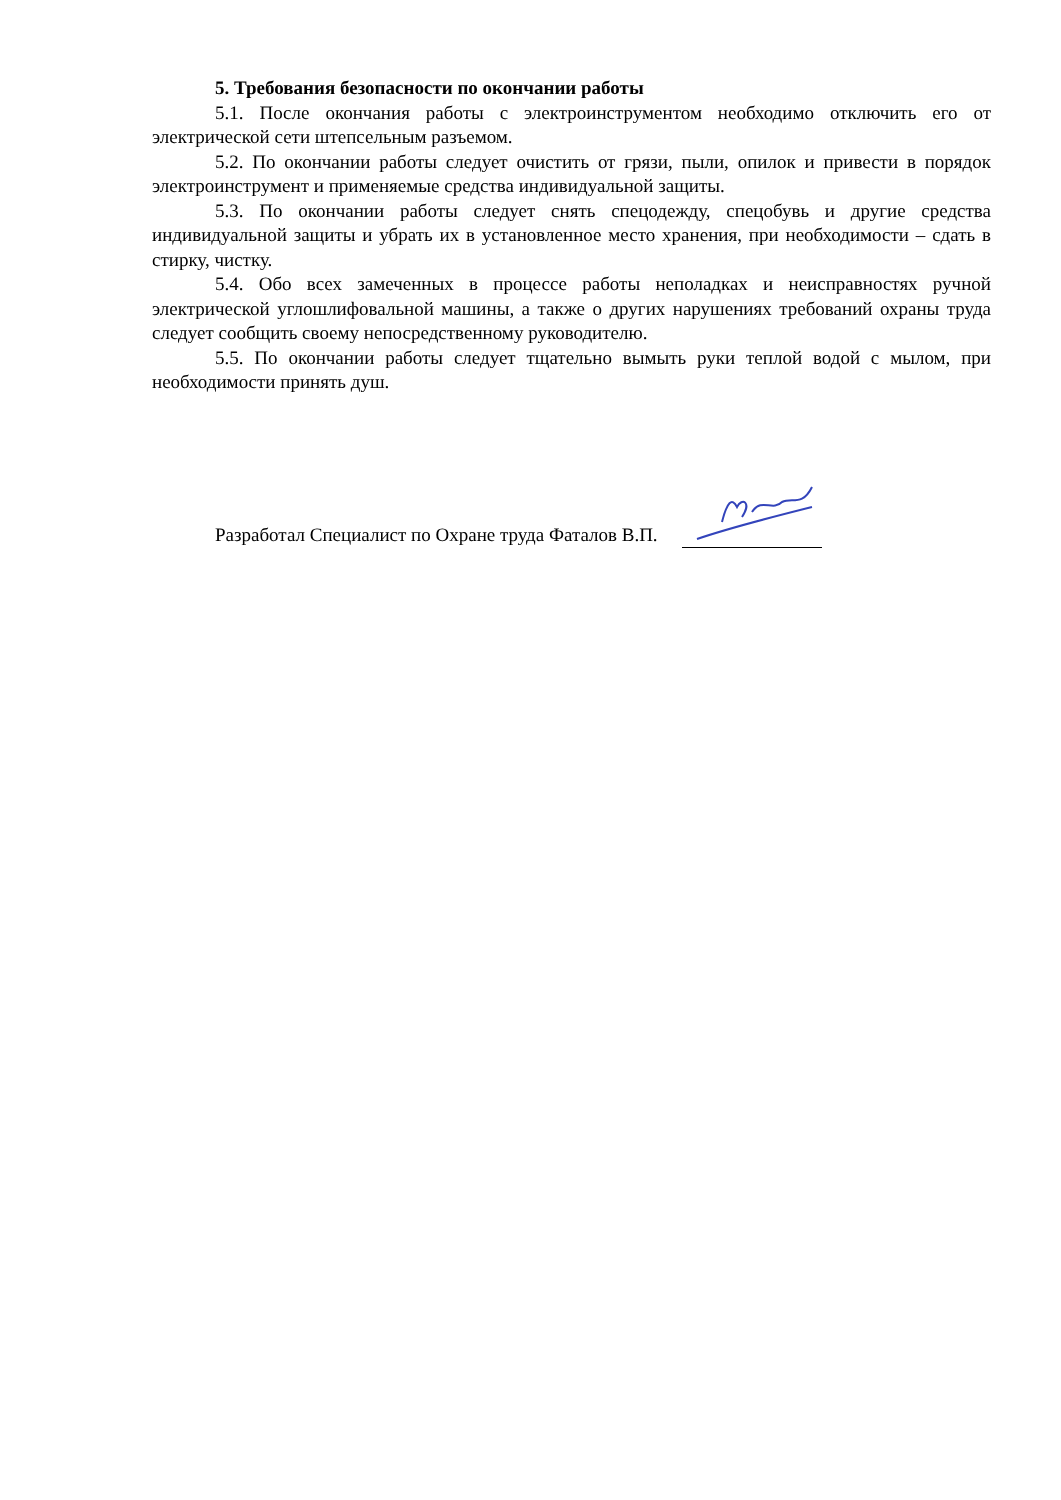5. Требования безопасности по окончании работы
5.1. После окончания работы с электроинструментом необходимо отключить его от электрической сети штепсельным разъемом.
5.2. По окончании работы следует очистить от грязи, пыли, опилок и привести в порядок электроинструмент и применяемые средства индивидуальной защиты.
5.3. По окончании работы следует снять спецодежду, спецобувь и другие средства индивидуальной защиты и убрать их в установленное место хранения, при необходимости – сдать в стирку, чистку.
5.4. Обо всех замеченных в процессе работы неполадках и неисправностях ручной электрической углошлифовальной машины, а также о других нарушениях требований охраны труда следует сообщить своему непосредственному руководителю.
5.5. По окончании работы следует тщательно вымыть руки теплой водой с мылом, при необходимости принять душ.
Разработал Специалист по Охране труда Фаталов В.П.